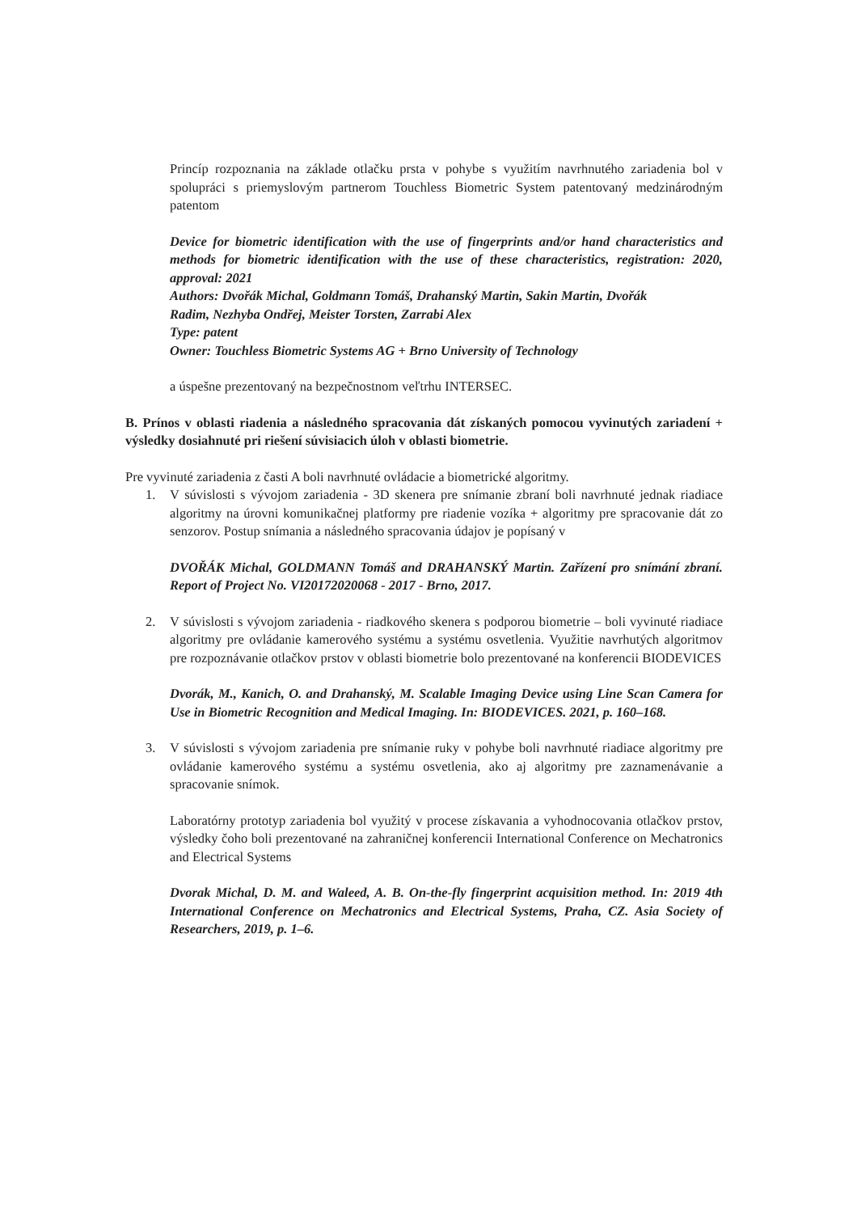Princíp rozpoznania na základe otlačku prsta v pohybe s využitím navrhnutého zariadenia bol v spolupráci s priemyslovým partnerom Touchless Biometric System patentovaný medzinárodným patentom
Device for biometric identification with the use of fingerprints and/or hand characteristics and methods for biometric identification with the use of these characteristics, registration: 2020, approval: 2021
Authors: Dvořák Michal, Goldmann Tomáš, Drahanský Martin, Sakin Martin, Dvořák
Radim, Nezhyba Ondřej, Meister Torsten, Zarrabi Alex
Type: patent
Owner: Touchless Biometric Systems AG + Brno University of Technology
a úspešne prezentovaný na bezpečnostnom veľtrhu INTERSEC.
B. Prínos v oblasti riadenia a následného spracovania dát získaných pomocou vyvinutých zariadení + výsledky dosiahnuté pri riešení súvisiacich úloh v oblasti biometrie.
Pre vyvinuté zariadenia z časti A boli navrhnuté ovládacie a biometrické algoritmy.
1. V súvislosti s vývojom zariadenia - 3D skenera pre snímanie zbraní boli navrhnuté jednak riadiace algoritmy na úrovni komunikačnej platformy pre riadenie vozíka + algoritmy pre spracovanie dát zo senzorov. Postup snímania a následného spracovania údajov je popísaný v
DVOŘÁK Michal, GOLDMANN Tomáš and DRAHANSKÝ Martin. Zařízení pro snímání zbraní. Report of Project No. VI20172020068 - 2017 - Brno, 2017.
2. V súvislosti s vývojom zariadenia - riadkového skenera s podporou biometrie – boli vyvinuté riadiace algoritmy pre ovládanie kamerového systému a systému osvetlenia. Využitie navrhutých algoritmov pre rozpoznávanie otlačkov prstov v oblasti biometrie bolo prezentované na konferencii BIODEVICES
Dvorák, M., Kanich, O. and Drahanský, M. Scalable Imaging Device using Line Scan Camera for Use in Biometric Recognition and Medical Imaging. In: BIODEVICES. 2021, p. 160–168.
3. V súvislosti s vývojom zariadenia pre snímanie ruky v pohybe boli navrhnuté riadiace algoritmy pre ovládanie kamerového systému a systému osvetlenia, ako aj algoritmy pre zaznamenávanie a spracovanie snímok.
Laboratórny prototyp zariadenia bol využitý v procese získavania a vyhodnocovania otlačkov prstov, výsledky čoho boli prezentované na zahraničnej konferencii International Conference on Mechatronics and Electrical Systems
Dvorak Michal, D. M. and Waleed, A. B. On-the-fly fingerprint acquisition method. In: 2019 4th International Conference on Mechatronics and Electrical Systems, Praha, CZ. Asia Society of Researchers, 2019, p. 1–6.